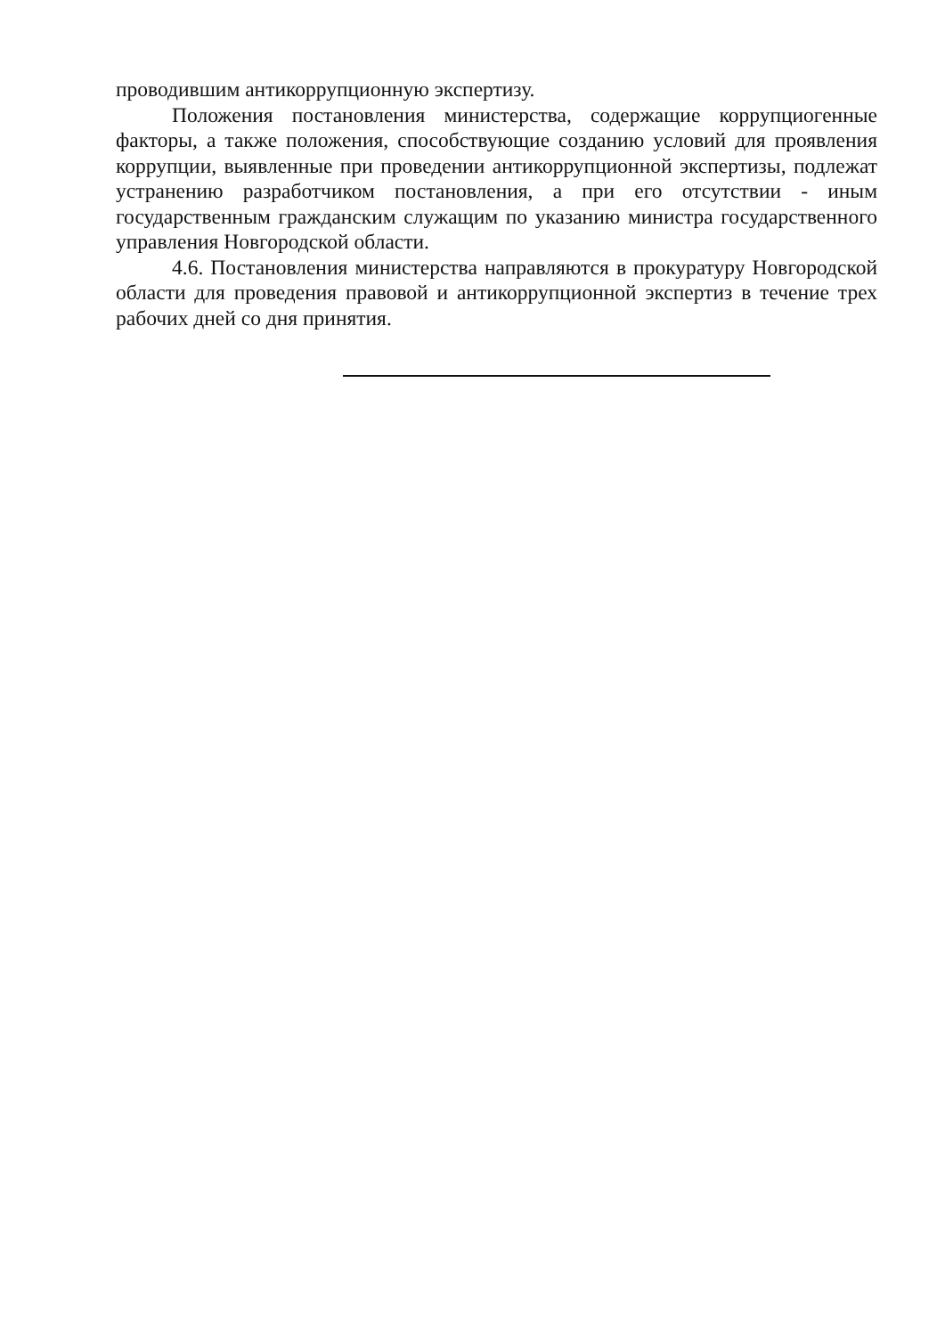проводившим антикоррупционную экспертизу.
Положения постановления министерства, содержащие коррупциогенные факторы, а также положения, способствующие созданию условий для проявления коррупции, выявленные при проведении антикоррупционной экспертизы, подлежат устранению разработчиком постановления, а при его отсутствии - иным государственным гражданским служащим по указанию министра государственного управления Новгородской области.
4.6. Постановления министерства направляются в прокуратуру Новгородской области для проведения правовой и антикоррупционной экспертиз в течение трех рабочих дней со дня принятия.